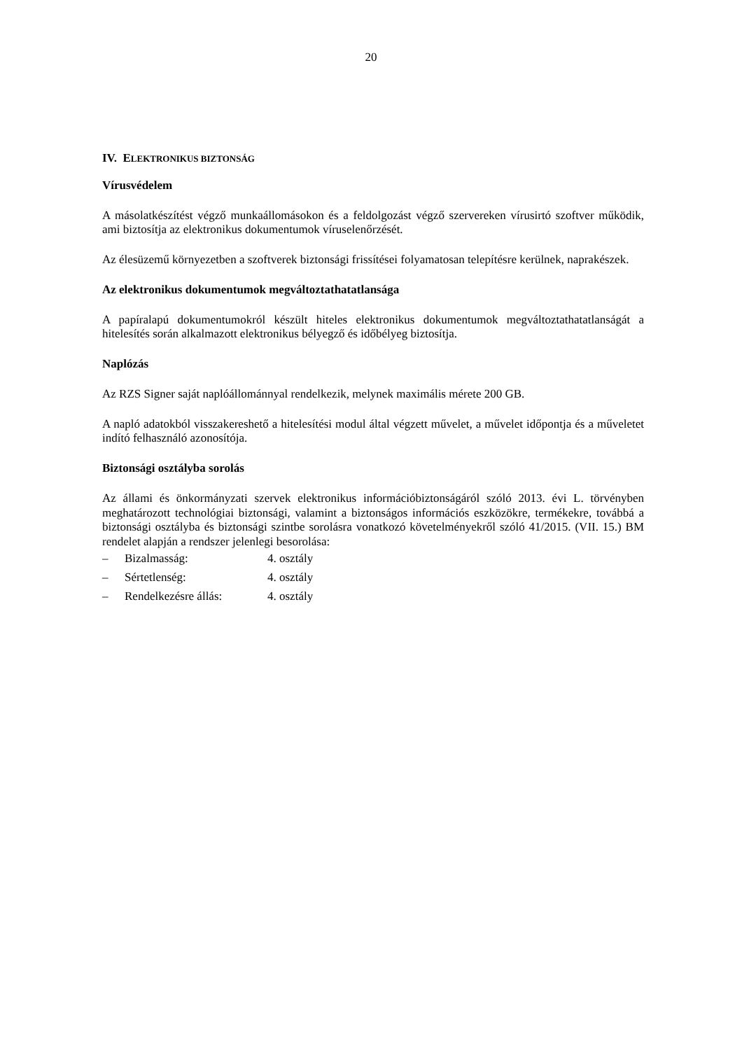20
IV. ELEKTRONIKUS BIZTONSÁG
Vírusvédelem
A másolatkészítést végző munkaállomásokon és a feldolgozást végző szervereken vírusirtó szoftver működik, ami biztosítja az elektronikus dokumentumok víruselenőrzését.
Az élesüzemű környezetben a szoftverek biztonsági frissítései folyamatosan telepítésre kerülnek, naprakészek.
Az elektronikus dokumentumok megváltoztathatatlansága
A papíralapú dokumentumokról készült hiteles elektronikus dokumentumok megváltoztathatatlanságát a hitelesítés során alkalmazott elektronikus bélyegző és időbélyeg biztosítja.
Naplózás
Az RZS Signer saját naplóállománnyal rendelkezik, melynek maximális mérete 200 GB.
A napló adatokból visszakereshető a hitelesítési modul által végzett művelet, a művelet időpontja és a műveletet indító felhasználó azonosítója.
Biztonsági osztályba sorolás
Az állami és önkormányzati szervek elektronikus információbiztonságáról szóló 2013. évi L. törvényben meghatározott technológiai biztonsági, valamint a biztonságos információs eszközökre, termékekre, továbbá a biztonsági osztályba és biztonsági szintbe sorolásra vonatkozó követelményekről szóló 41/2015. (VII. 15.) BM rendelet alapján a rendszer jelenlegi besorolása:
– Bizalmasság: 4. osztály
– Sértetlenség: 4. osztály
– Rendelkezésre állás: 4. osztály